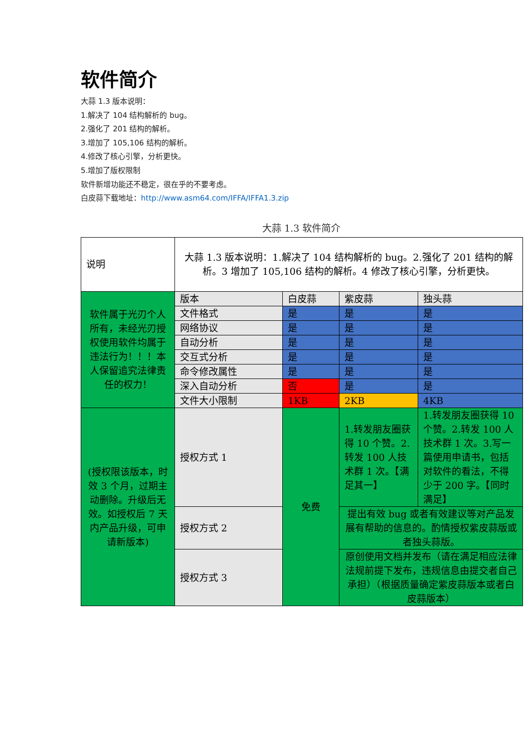软件简介
大蒜 1.3 版本说明：
1.解决了 104 结构解析的 bug。
2.强化了 201 结构的解析。
3.增加了 105,106 结构的解析。
4.修改了核心引擎，分析更快。
5.增加了版权限制
软件新增功能还不稳定，很在乎的不要考虑。
白皮蒜下载地址：http://www.asm64.com/IFFA/IFFA1.3.zip
大蒜 1.3 软件简介
| 说明 | 大蒜 1.3 版本说明：1.解决了 104 结构解析的 bug。2.强化了 201 结构的解析。3 增加了 105,106 结构的解析。4 修改了核心引擎，分析更快。 | | | |
| 软件属于光刃个人所有，未经光刃授权使用软件均属于违法行为！！！本人保留追究法律责任的权力！ | 版本 | 白皮蒜 | 紫皮蒜 | 独头蒜 |
| | 文件格式 | 是 | 是 | 是 |
| | 网络协议 | 是 | 是 | 是 |
| | 自动分析 | 是 | 是 | 是 |
| | 交互式分析 | 是 | 是 | 是 |
| | 命令修改属性 | 是 | 是 | 是 |
| | 深入自动分析 | 否 | 是 | 是 |
| | 文件大小限制 | 1KB | 2KB | 4KB |
| (授权限该版本，时效 3 个月，过期主动删除。升级后无效。如授权后 7 天内产品升级，可申请新版本) | 授权方式 1 | 免费 | 1.转发朋友圈获得 10 个赞。2.转发 100 人技术群 1 次。【满足其一】 | 1.转发朋友圈获得 10 个赞。2.转发 100 人技术群 1 次。3.写一篇使用申请书，包括对软件的看法，不得少于 200 字。【同时满足】 |
| | 授权方式 2 | | 提出有效 bug 或者有效建议等对产品发展有帮助的信息的。酌情授权紫皮蒜版或者独头蒜版。 | |
| | 授权方式 3 | | 原创使用文档并发布（请在满足相应法律法规前提下发布，违规信息由提交者自己承担）（根据质量确定紫皮蒜版本或者白皮蒜版本） | |